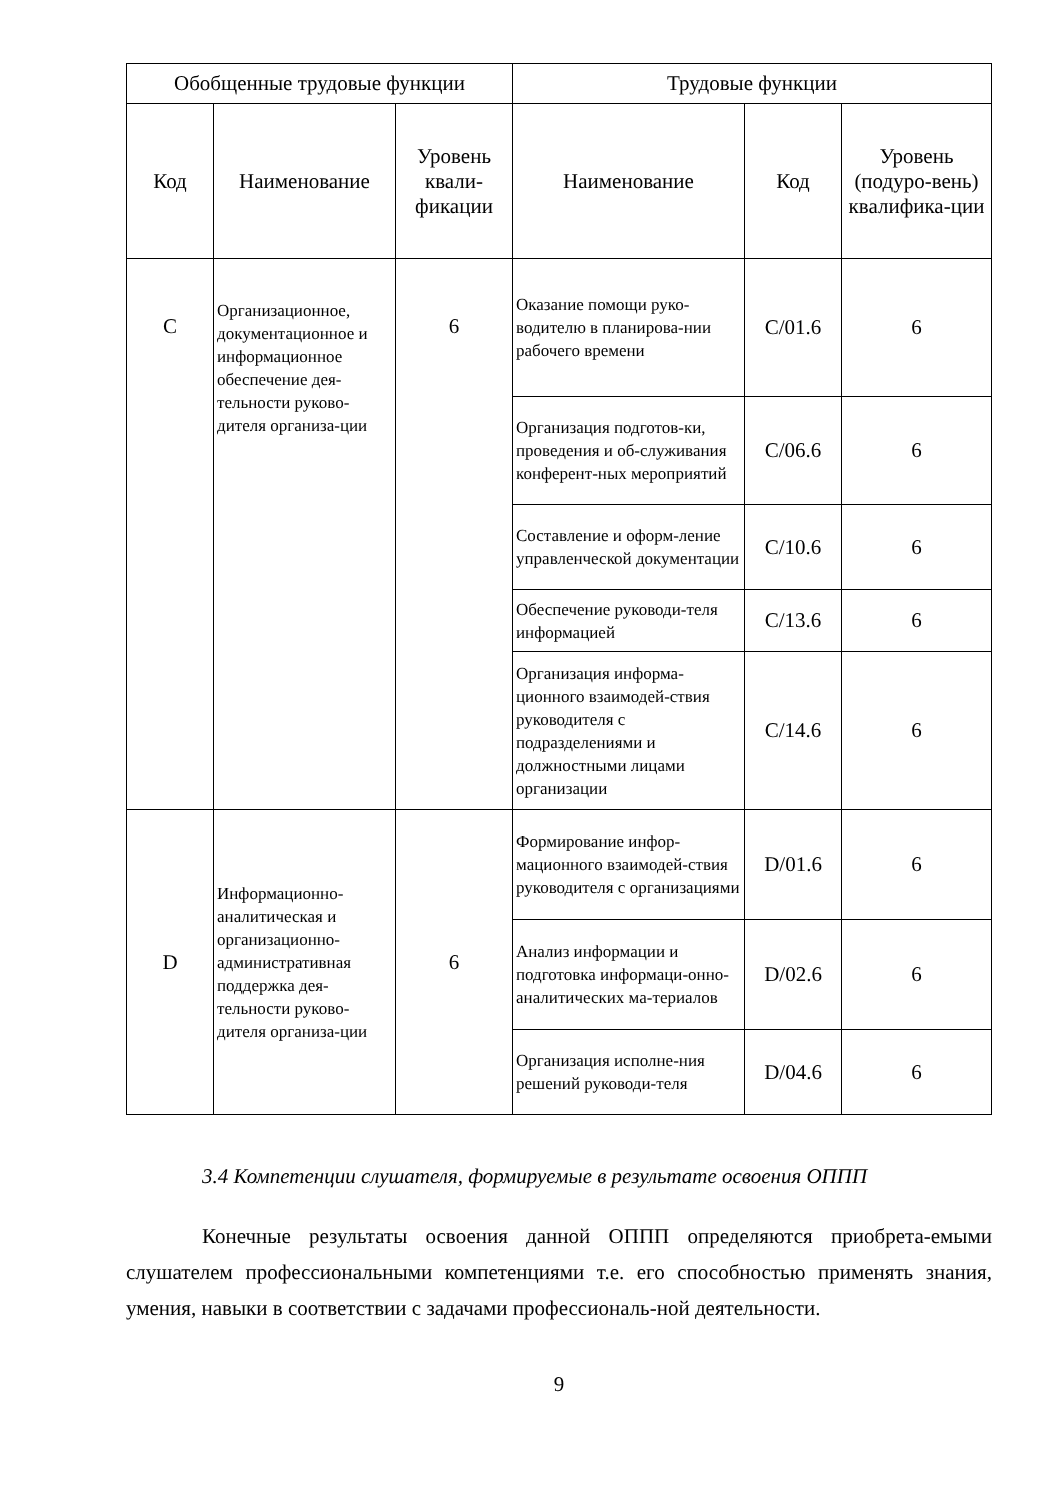| Обобщенные трудовые функции | | | Трудовые функции | | |
| --- | --- | --- | --- | --- | --- |
| Код | Наименование | Уровень квали-фикации | Наименование | Код | Уровень (подуро-вень) квалифика-ции |
| C | Организационное, документационное и информационное обеспечение дея-тельности руково-дителя организа-ции | 6 | Оказание помощи руко-водителю в планирова-нии рабочего времени | C/01.6 | 6 |
| | | | Организация подготов-ки, проведения и об-служивания конферент-ных мероприятий | C/06.6 | 6 |
| | | | Составление и оформ-ление управленческой документации | C/10.6 | 6 |
| | | | Обеспечение руководи-теля информацией | C/13.6 | 6 |
| | | | Организация информа-ционного взаимодей-ствия руководителя с подразделениями и должностными лицами организации | C/14.6 | 6 |
| D | Информационно-аналитическая и организационно-административная поддержка дея-тельности руково-дителя организа-ции | 6 | Формирование инфор-мационного взаимодей-ствия руководителя с организациями | D/01.6 | 6 |
| | | | Анализ информации и подготовка информаци-онно-аналитических ма-териалов | D/02.6 | 6 |
| | | | Организация исполне-ния решений руководи-теля | D/04.6 | 6 |
3.4 Компетенции слушателя, формируемые в результате освоения ОППП
Конечные результаты освоения данной ОППП определяются приобрета-емыми слушателем профессиональными компетенциями т.е. его способностью применять знания, умения, навыки в соответствии с задачами профессиональ-ной деятельности.
9